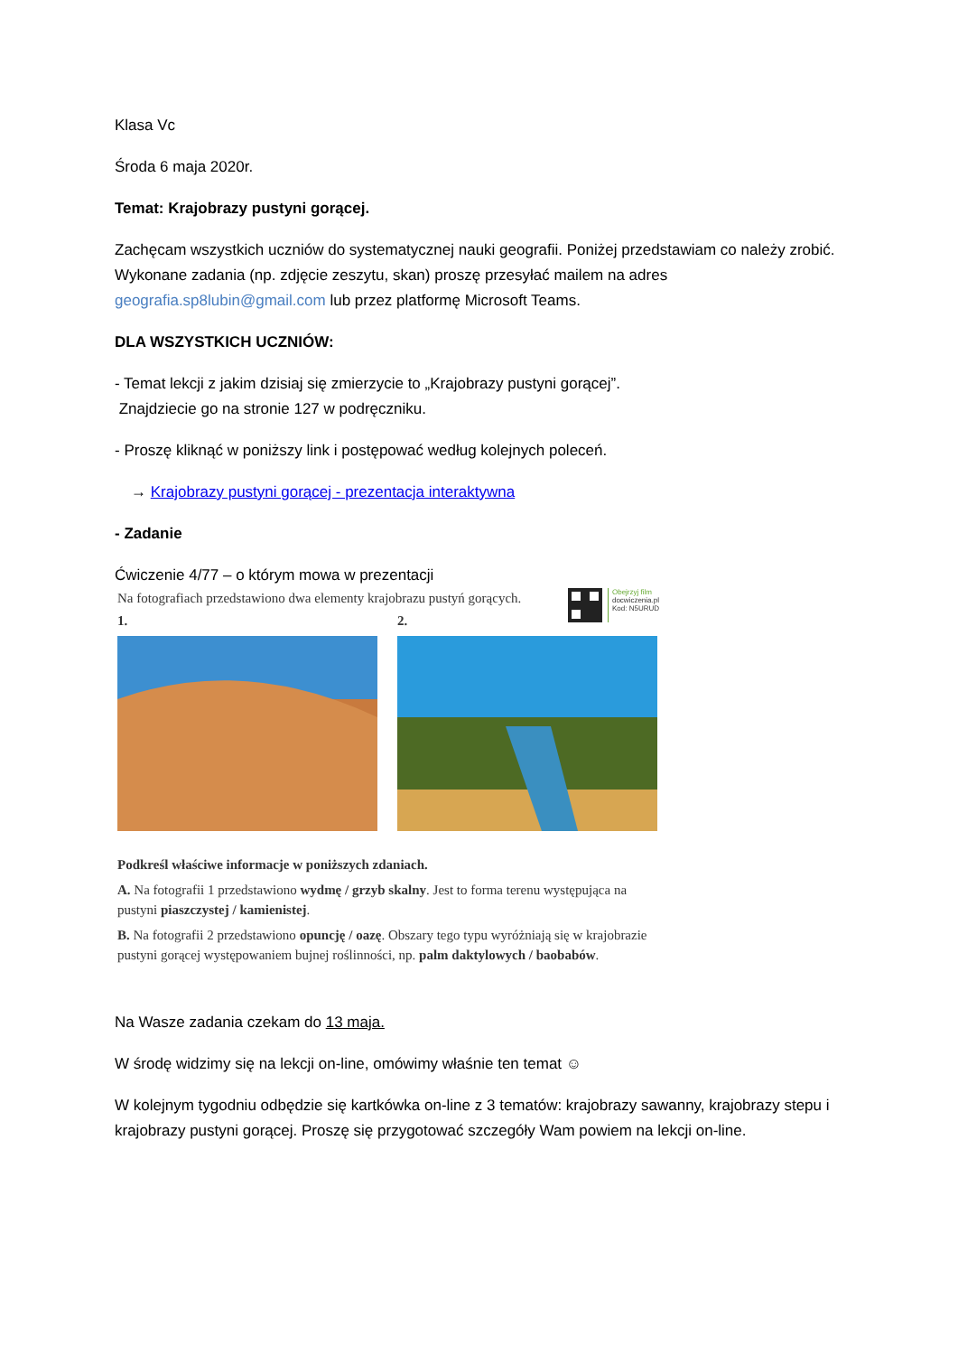Klasa Vc
Środa 6 maja 2020r.
Temat: Krajobrazy pustyni gorącej.
Zachęcam wszystkich uczniów do systematycznej nauki geografii. Poniżej przedstawiam co należy zrobić. Wykonane zadania (np. zdjęcie zeszytu, skan) proszę przesyłać mailem na adres geografia.sp8lubin@gmail.com lub przez platformę Microsoft Teams.
DLA WSZYSTKICH UCZNIÓW:
- Temat lekcji z jakim dzisiaj się zmierzycie to „Krajobrazy pustyni gorącej”.
Znajdziecie go na stronie 127 w podręczniku.
- Proszę kliknąć w poniższy link i postępować według kolejnych poleceń.
→ Krajobrazy pustyni gorącej - prezentacja interaktywna
- Zadanie
Ćwiczenie 4/77 – o którym mowa w prezentacji
Obejrzyj film
docwiczenia.pl
Kod: N5URUD
Na fotografiach przedstawiono dwa elementy krajobrazu pustyń gorących.
1. 2.
Podkreśl właściwe informacje w poniższych zdaniach.
A. Na fotografii 1 przedstawiono wydmę / grzyb skalny. Jest to forma terenu występująca na pustyni piaszczystej / kamienistej.
B. Na fotografii 2 przedstawiono opuncję / oazę. Obszary tego typu wyróżniają się w krajobrazie pustyni gorącej występowaniem bujnej roślinności, np. palm daktylowych / baobabów.
Na Wasze zadania czekam do 13 maja.
W środę widzimy się na lekcji on-line, omówimy właśnie ten temat ☺
W kolejnym tygodniu odbędzie się kartkówka on-line z 3 tematów: krajobrazy sawanny, krajobrazy stepu i krajobrazy pustyni gorącej. Proszę się przygotować szczegóły Wam powiem na lekcji on-line.